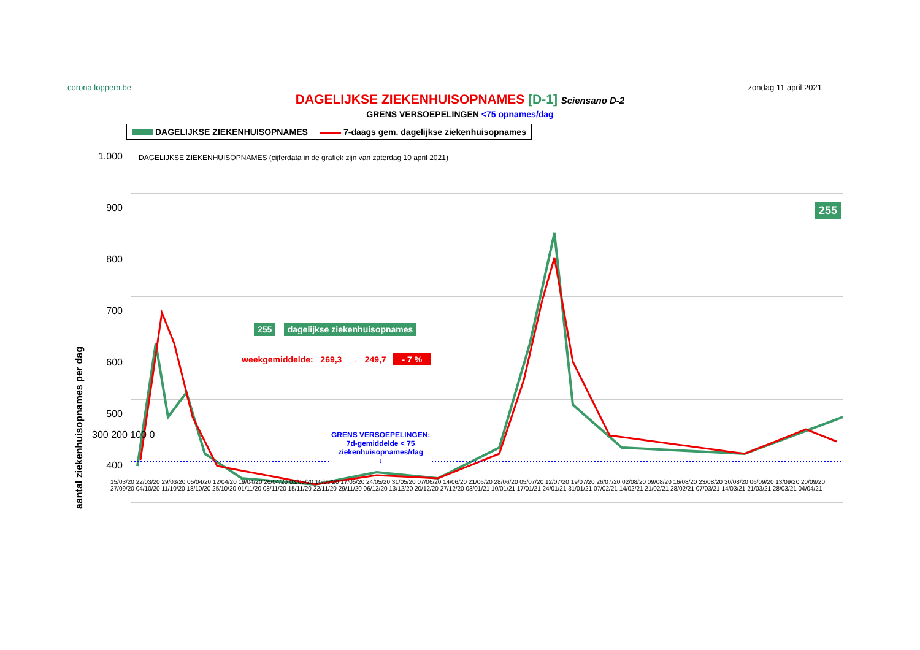corona.loppem.be zondag 11 april 2021
DAGELIJKSE ZIEKENHUISOPNAMES [D-1] Sciensano D-2
GRENS VERSOEPELINGEN <75 opnames/dag
DAGELIJKSE ZIEKENHUISOPNAMES 7-daags gem. dagelijkse ziekenhuisopnames
1.000
900
800
700
600
500
400
aantal ziekenhuisopnames per dag
DAGELIJKSE ZIEKENHUISOPNAMES (cijferdata in de grafiek zijn van zaterdag 10 april 2021)
255
255 dagelijkse ziekenhuisopnames
weekgemiddelde: 269,3 → 249,7 - 7 %
GRENS VERSOEPELINGEN:
7d-gemiddelde < 75
ziekenhuisopnames/dag
↓
15/03/20 22/03/20 29/03/20 05/04/20 12/04/20 19/04/20 26/04/20 03/05/20 10/05/20 17/05/20 24/05/20 31/05/20 07/06/20 14/06/20 21/06/20 28/06/20 05/07/20 12/07/20 19/07/20 26/07/20 02/08/20 09/08/20 16/08/20 23/08/20 30/08/20 06/09/20 13/09/20 20/09/20 27/09/20 04/10/20 11/10/20 18/10/20 25/10/20 01/11/20 08/11/20 15/11/20 22/11/20 29/11/20 06/12/20 13/12/20 20/12/20 27/12/20 03/01/21 10/01/21 17/01/21 24/01/21 31/01/21 07/02/21 14/02/21 21/02/21 28/02/21 07/03/21 14/03/21 21/03/21 28/03/21 04/04/21
300 200 100 0